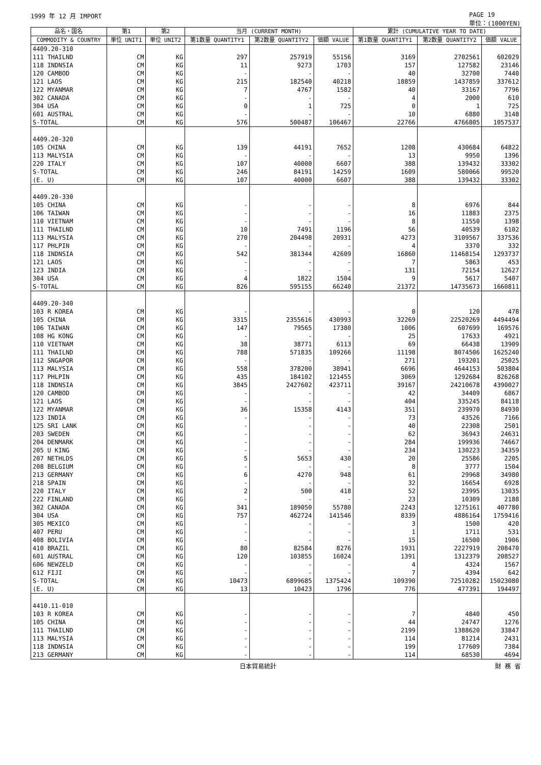1999 年 12 月 IMPORT PAGE 19
単位：(1000YEN)
| 品名・国名 | 第1 | 第2 | 当月 (CURRENT MONTH) | | | 累計 (CUMULATIVE YEAR TO DATE) | | |
| --- | --- | --- | --- | --- | --- | --- | --- | --- |
| COMMODITY & COUNTRY | 単位 UNIT1 | 単位 UNIT2 | 第1数量 QUANTITY1 | 第2数量 QUANTITY2 | 価額 VALUE | 第1数量 QUANTITY1 | 第2数量 QUANTITY2 | 価額 VALUE |
| 4409.20-310 | | | | | | | | |
| 111 THAILND | CM | KG | 297 | 257919 | 55156 | 3169 | 2702561 | 602029 |
| 118 INDNSIA | CM | KG | 11 | 9273 | 1703 | 157 | 127582 | 23146 |
| 120 CAMBOD | CM | KG | - | - | - | 40 | 32700 | 7440 |
| 121 LAOS | CM | KG | 215 | 182540 | 40218 | 18859 | 1437859 | 337612 |
| 122 MYANMAR | CM | KG | 7 | 4767 | 1582 | 40 | 33167 | 7796 |
| 302 CANADA | CM | KG | - | - | - | 4 | 2000 | 610 |
| 304 USA | CM | KG | 0 | 1 | 725 | 0 | 1 | 725 |
| 601 AUSTRAL | CM | KG | - | - | - | 10 | 6880 | 3148 |
| S-TOTAL | CM | KG | 576 | 500487 | 106467 | 22766 | 4766805 | 1057537 |
| 4409.20-320 | | | | | | | | |
| 105 CHINA | CM | KG | 139 | 44191 | 7652 | 1208 | 430684 | 64822 |
| 113 MALYSIA | CM | KG | - | - | - | 13 | 9950 | 1396 |
| 220 ITALY | CM | KG | 107 | 40000 | 6607 | 388 | 139432 | 33302 |
| S-TOTAL | CM | KG | 246 | 84191 | 14259 | 1609 | 580066 | 99520 |
| (E. U) | CM | KG | 107 | 40000 | 6607 | 388 | 139432 | 33302 |
| 4409.20-330 | | | | | | | | |
| 105 CHINA | CM | KG | - | - | - | 8 | 6976 | 844 |
| 106 TAIWAN | CM | KG | - | - | - | 16 | 11883 | 2375 |
| 110 VIETNAM | CM | KG | - | - | - | 8 | 11550 | 1398 |
| 111 THAILND | CM | KG | 10 | 7491 | 1196 | 56 | 40539 | 6102 |
| 113 MALYSIA | CM | KG | 270 | 204498 | 20931 | 4273 | 3109567 | 337536 |
| 117 PHLPIN | CM | KG | - | - | - | 4 | 3370 | 332 |
| 118 INDNSIA | CM | KG | 542 | 381344 | 42609 | 16860 | 11468154 | 1293737 |
| 121 LAOS | CM | KG | - | - | - | 7 | 5863 | 453 |
| 123 INDIA | CM | KG | - | - | - | 131 | 72154 | 12627 |
| 304 USA | CM | KG | 4 | 1822 | 1504 | 9 | 5617 | 5407 |
| S-TOTAL | CM | KG | 826 | 595155 | 66240 | 21372 | 14735673 | 1660811 |
| 4409.20-340 | | | | | | | | |
| 103 R KOREA | CM | KG | - | - | - | 0 | 120 | 478 |
| 105 CHINA | CM | KG | 3315 | 2355616 | 430993 | 32269 | 22520269 | 4494494 |
| 106 TAIWAN | CM | KG | 147 | 79565 | 17380 | 1006 | 607699 | 169576 |
| 108 HG KONG | CM | KG | - | - | - | 25 | 17633 | 4921 |
| 110 VIETNAM | CM | KG | 38 | 38771 | 6113 | 69 | 66438 | 13909 |
| 111 THAILND | CM | KG | 788 | 571835 | 109266 | 11198 | 8074506 | 1625240 |
| 112 SNGAPOR | CM | KG | - | - | - | 271 | 193201 | 25025 |
| 113 MALYSIA | CM | KG | 558 | 378200 | 38941 | 6696 | 4644153 | 503804 |
| 117 PHLPIN | CM | KG | 435 | 184102 | 121455 | 3069 | 1292684 | 826268 |
| 118 INDNSIA | CM | KG | 3845 | 2427602 | 423711 | 39167 | 24210678 | 4390027 |
| 120 CAMBOD | CM | KG | - | - | - | 42 | 34409 | 6867 |
| 121 LAOS | CM | KG | - | - | - | 404 | 335245 | 84118 |
| 122 MYANMAR | CM | KG | 36 | 15358 | 4143 | 351 | 239970 | 84930 |
| 123 INDIA | CM | KG | - | - | - | 73 | 43526 | 7166 |
| 125 SRI LANK | CM | KG | - | - | - | 40 | 22308 | 2501 |
| 203 SWEDEN | CM | KG | - | - | - | 62 | 36943 | 24631 |
| 204 DENMARK | CM | KG | - | - | - | 284 | 199936 | 74667 |
| 205 U KING | CM | KG | - | - | - | 234 | 130223 | 34359 |
| 207 NETHLDS | CM | KG | 5 | 5653 | 430 | 20 | 25586 | 2205 |
| 208 BELGIUM | CM | KG | - | - | - | 8 | 3777 | 1504 |
| 213 GERMANY | CM | KG | 6 | 4270 | 948 | 61 | 29968 | 34980 |
| 218 SPAIN | CM | KG | - | - | - | 32 | 16654 | 6928 |
| 220 ITALY | CM | KG | 2 | 500 | 418 | 52 | 23995 | 13035 |
| 222 FINLAND | CM | KG | - | - | - | 23 | 10309 | 2188 |
| 302 CANADA | CM | KG | 341 | 189050 | 55780 | 2243 | 1275161 | 407780 |
| 304 USA | CM | KG | 757 | 462724 | 141546 | 8339 | 4886164 | 1759416 |
| 305 MEXICO | CM | KG | - | - | - | 3 | 1500 | 420 |
| 407 PERU | CM | KG | - | - | - | 1 | 1711 | 531 |
| 408 BOLIVIA | CM | KG | - | - | - | 15 | 16500 | 1906 |
| 410 BRAZIL | CM | KG | 80 | 82584 | 8276 | 1931 | 2227919 | 208470 |
| 601 AUSTRAL | CM | KG | 120 | 103855 | 16024 | 1391 | 1312379 | 208527 |
| 606 NEWZELD | CM | KG | - | - | - | 4 | 4324 | 1567 |
| 612 FIJI | CM | KG | - | - | - | 7 | 4394 | 642 |
| S-TOTAL | CM | KG | 10473 | 6899685 | 1375424 | 109390 | 72510282 | 15023080 |
| (E. U) | CM | KG | 13 | 10423 | 1796 | 776 | 477391 | 194497 |
| 4410.11-010 | | | | | | | | |
| 103 R KOREA | CM | KG | - | - | - | 7 | 4840 | 450 |
| 105 CHINA | CM | KG | - | - | - | 44 | 24747 | 1276 |
| 111 THAILND | CM | KG | - | - | - | 2199 | 1388620 | 33847 |
| 113 MALYSIA | CM | KG | - | - | - | 114 | 81214 | 2431 |
| 118 INDNSIA | CM | KG | - | - | - | 199 | 177609 | 7384 |
| 213 GERMANY | CM | KG | - | - | - | 114 | 68530 | 4694 |
日本貿易統計 財 務 省